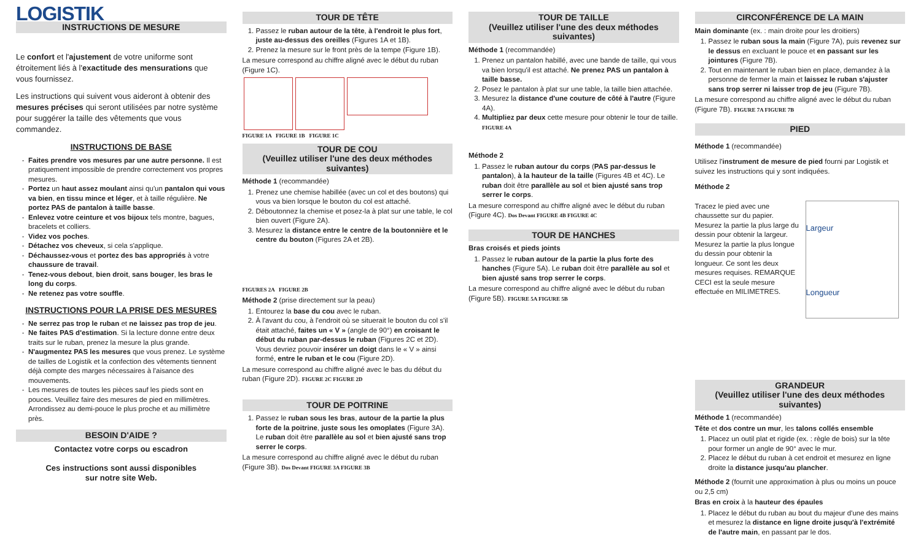LOGISTIK
INSTRUCTIONS DE MESURE
Le confort et l'ajustement de votre uniforme sont étroitement liés à l'exactitude des mensurations que vous fournissez.
Les instructions qui suivent vous aideront à obtenir des mesures précises qui seront utilisées par notre système pour suggérer la taille des vêtements que vous commandez.
INSTRUCTIONS DE BASE
Faites prendre vos mesures par une autre personne. Il est pratiquement impossible de prendre correctement vos propres mesures.
Portez un haut assez moulant ainsi qu'un pantalon qui vous va bien, en tissu mince et léger, et à taille régulière. Ne portez PAS de pantalon à taille basse.
Enlevez votre ceinture et vos bijoux tels montre, bagues, bracelets et colliers.
Videz vos poches.
Détachez vos cheveux, si cela s'applique.
Déchaussez-vous et portez des bas appropriés à votre chaussure de travail.
Tenez-vous debout, bien droit, sans bouger, les bras le long du corps.
Ne retenez pas votre souffle.
INSTRUCTIONS POUR LA PRISE DES MESURES
Ne serrez pas trop le ruban et ne laissez pas trop de jeu.
Ne faites PAS d'estimation. Si la lecture donne entre deux traits sur le ruban, prenez la mesure la plus grande.
N'augmentez PAS les mesures que vous prenez. Le système de tailles de Logistik et la confection des vêtements tiennent déjà compte des marges nécessaires à l'aisance des mouvements.
Les mesures de toutes les pièces sauf les pieds sont en pouces. Veuillez faire des mesures de pied en millimètres. Arrondissez au demi-pouce le plus proche et au millimètre près.
BESOIN D'AIDE ?
Contactez votre corps ou escadron
Ces instructions sont aussi disponibles
sur notre site Web.
TOUR DE TÊTE
1. Passez le ruban autour de la tête, à l'endroit le plus fort, juste au-dessus des oreilles (Figures 1A et 1B).
2. Prenez la mesure sur le front près de la tempe (Figure 1B).
La mesure correspond au chiffre aligné avec le début du ruban (Figure 1C).
FIGURE 1A FIGURE 1B FIGURE 1C
TOUR DE COU
(Veuillez utiliser l'une des deux méthodes suivantes)
Méthode 1 (recommandée)
1. Prenez une chemise habillée (avec un col et des boutons) qui vous va bien lorsque le bouton du col est attaché.
2. Déboutonnez la chemise et posez-la à plat sur une table, le col bien ouvert (Figure 2A).
3. Mesurez la distance entre le centre de la boutonnière et le centre du bouton (Figures 2A et 2B).
FIGURES 2A FIGURE 2B
Méthode 2 (prise directement sur la peau)
1. Entourez la base du cou avec le ruban.
2. À l'avant du cou, à l'endroit où se situerait le bouton du col s'il était attaché, faites un « V » (angle de 90°) en croisant le début du ruban par-dessus le ruban (Figures 2C et 2D). Vous devriez pouvoir insérer un doigt dans le « V » ainsi formé, entre le ruban et le cou (Figure 2D).
La mesure correspond au chiffre aligné avec le bas du début du ruban (Figure 2D). FIGURE 2C FIGURE 2D
TOUR DE POITRINE
1. Passez le ruban sous les bras, autour de la partie la plus forte de la poitrine, juste sous les omoplates (Figure 3A). Le ruban doit être parallèle au sol et bien ajusté sans trop serrer le corps.
La mesure correspond au chiffre aligné avec le début du ruban (Figure 3B). Dos Devant FIGURE 3A FIGURE 3B
TOUR DE TAILLE
(Veuillez utiliser l'une des deux méthodes suivantes)
Méthode 1 (recommandée)
1. Prenez un pantalon habillé, avec une bande de taille, qui vous va bien lorsqu'il est attaché. Ne prenez PAS un pantalon à taille basse.
2. Posez le pantalon à plat sur une table, la taille bien attachée.
3. Mesurez la distance d'une couture de côté à l'autre (Figure 4A).
4. Multipliez par deux cette mesure pour obtenir le tour de taille. FIGURE 4A
Méthode 2
1. Passez le ruban autour du corps (PAS par-dessus le pantalon), à la hauteur de la taille (Figures 4B et 4C). Le ruban doit être parallèle au sol et bien ajusté sans trop serrer le corps.
La mesure correspond au chiffre aligné avec le début du ruban (Figure 4C). Dos Devant FIGURE 4B FIGURE 4C
TOUR DE HANCHES
Bras croisés et pieds joints
1. Passez le ruban autour de la partie la plus forte des hanches (Figure 5A). Le ruban doit être parallèle au sol et bien ajusté sans trop serrer le corps.
La mesure correspond au chiffre aligné avec le début du ruban (Figure 5B). FIGURE 5A FIGURE 5B
CIRCONFÉRENCE DE LA MAIN
Main dominante (ex. : main droite pour les droitiers)
1. Passez le ruban sous la main (Figure 7A), puis revenez sur le dessus en excluant le pouce et en passant sur les jointures (Figure 7B).
2. Tout en maintenant le ruban bien en place, demandez à la personne de fermer la main et laissez le ruban s'ajuster sans trop serrer ni laisser trop de jeu (Figure 7B).
La mesure correspond au chiffre aligné avec le début du ruban (Figure 7B). FIGURE 7A FIGURE 7B
PIED
Méthode 1 (recommandée)
Utilisez l'instrument de mesure de pied fourni par Logistik et suivez les instructions qui y sont indiquées.
Méthode 2
Tracez le pied avec une chaussette sur du papier. Mesurez la partie la plus large du dessin pour obtenir la largeur. Mesurez la partie la plus longue du dessin pour obtenir la longueur. Ce sont les deux mesures requises. REMARQUE CECI est la seule mesure effectuée en MILIMETRES.
Largeur
Longueur
GRANDEUR
(Veuillez utiliser l'une des deux méthodes suivantes)
Méthode 1 (recommandée)
Tête et dos contre un mur, les talons collés ensemble
1. Placez un outil plat et rigide (ex. : règle de bois) sur la tête pour former un angle de 90° avec le mur.
2. Placez le début du ruban à cet endroit et mesurez en ligne droite la distance jusqu'au plancher.
Méthode 2 (fournit une approximation à plus ou moins un pouce ou 2,5 cm)
Bras en croix à la hauteur des épaules
1. Placez le début du ruban au bout du majeur d'une des mains et mesurez la distance en ligne droite jusqu'à l'extrémité de l'autre main, en passant par le dos.